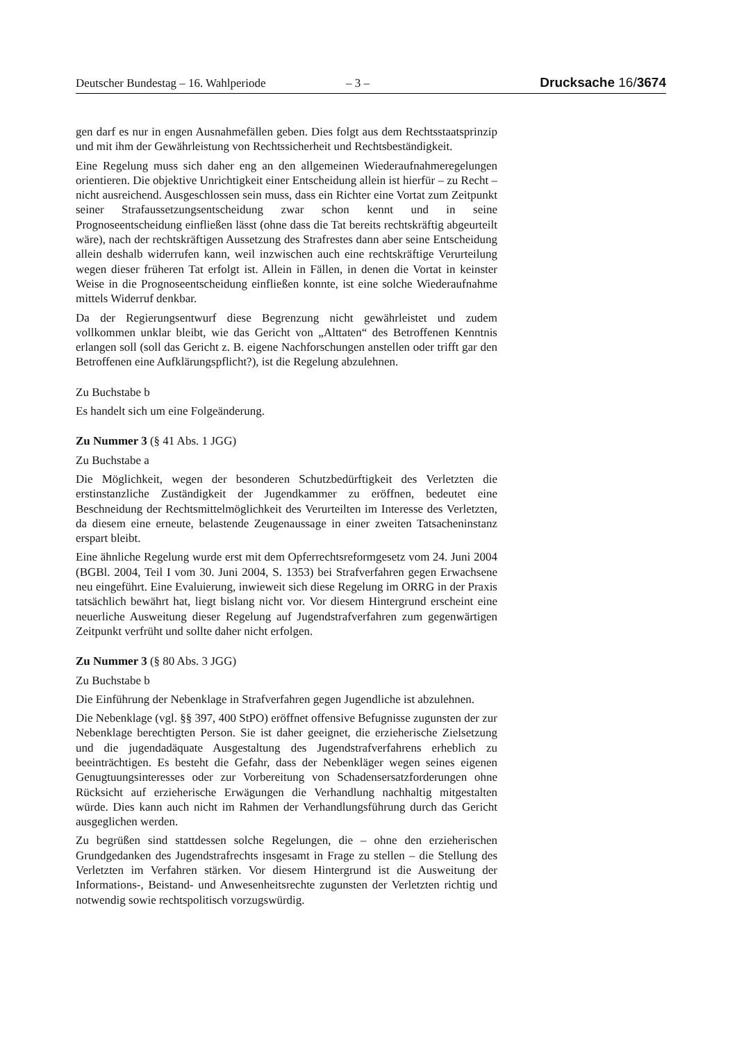Deutscher Bundestag – 16. Wahlperiode – 3 – Drucksache 16/3674
gen darf es nur in engen Ausnahmefällen geben. Dies folgt aus dem Rechtsstaatsprinzip und mit ihm der Gewährleistung von Rechtssicherheit und Rechtsbeständigkeit.
Eine Regelung muss sich daher eng an den allgemeinen Wiederaufnahmeregelungen orientieren. Die objektive Unrichtigkeit einer Entscheidung allein ist hierfür – zu Recht – nicht ausreichend. Ausgeschlossen sein muss, dass ein Richter eine Vortat zum Zeitpunkt seiner Strafaussetzungsentscheidung zwar schon kennt und in seine Prognoseentscheidung einfließen lässt (ohne dass die Tat bereits rechtskräftig abgeurteilt wäre), nach der rechtskräftigen Aussetzung des Strafrestes dann aber seine Entscheidung allein deshalb widerrufen kann, weil inzwischen auch eine rechtskräftige Verurteilung wegen dieser früheren Tat erfolgt ist. Allein in Fällen, in denen die Vortat in keinster Weise in die Prognoseentscheidung einfließen konnte, ist eine solche Wiederaufnahme mittels Widerruf denkbar.
Da der Regierungsentwurf diese Begrenzung nicht gewährleistet und zudem vollkommen unklar bleibt, wie das Gericht von „Alttaten“ des Betroffenen Kenntnis erlangen soll (soll das Gericht z. B. eigene Nachforschungen anstellen oder trifft gar den Betroffenen eine Aufklärungspflicht?), ist die Regelung abzulehnen.
Zu Buchstabe b
Es handelt sich um eine Folgeänderung.
Zu Nummer 3 (§ 41 Abs. 1 JGG)
Zu Buchstabe a
Die Möglichkeit, wegen der besonderen Schutzbedürftigkeit des Verletzten die erstinstanzliche Zuständigkeit der Jugendkammer zu eröffnen, bedeutet eine Beschneidung der Rechtsmittelmöglichkeit des Verurteilten im Interesse des Verletzten, da diesem eine erneute, belastende Zeugenaussage in einer zweiten Tatsacheninstanz erspart bleibt.
Eine ähnliche Regelung wurde erst mit dem Opferrechtsreformgesetz vom 24. Juni 2004 (BGBl. 2004, Teil I vom 30. Juni 2004, S. 1353) bei Strafverfahren gegen Erwachsene neu eingeführt. Eine Evaluierung, inwieweit sich diese Regelung im ORRG in der Praxis tatsächlich bewährt hat, liegt bislang nicht vor. Vor diesem Hintergrund erscheint eine neuerliche Ausweitung dieser Regelung auf Jugendstrafverfahren zum gegenwärtigen Zeitpunkt verfrüht und sollte daher nicht erfolgen.
Zu Nummer 3 (§ 80 Abs. 3 JGG)
Zu Buchstabe b
Die Einführung der Nebenklage in Strafverfahren gegen Jugendliche ist abzulehnen.
Die Nebenklage (vgl. §§ 397, 400 StPO) eröffnet offensive Befugnisse zugunsten der zur Nebenklage berechtigten Person. Sie ist daher geeignet, die erzieherische Zielsetzung und die jugendadäquate Ausgestaltung des Jugendstrafverfahrens erheblich zu beeinträchtigen. Es besteht die Gefahr, dass der Nebenkläger wegen seines eigenen Genugtuungsinteresses oder zur Vorbereitung von Schadensersatzforderungen ohne Rücksicht auf erzieherische Erwägungen die Verhandlung nachhaltig mitgestalten würde. Dies kann auch nicht im Rahmen der Verhandlungsführung durch das Gericht ausgeglichen werden.
Zu begrüßen sind stattdessen solche Regelungen, die – ohne den erzieherischen Grundgedanken des Jugendstrafrechts insgesamt in Frage zu stellen – die Stellung des Verletzten im Verfahren stärken. Vor diesem Hintergrund ist die Ausweitung der Informations-, Beistand- und Anwesenheitsrechte zugunsten der Verletzten richtig und notwendig sowie rechtspolitisch vorzugswürdig.